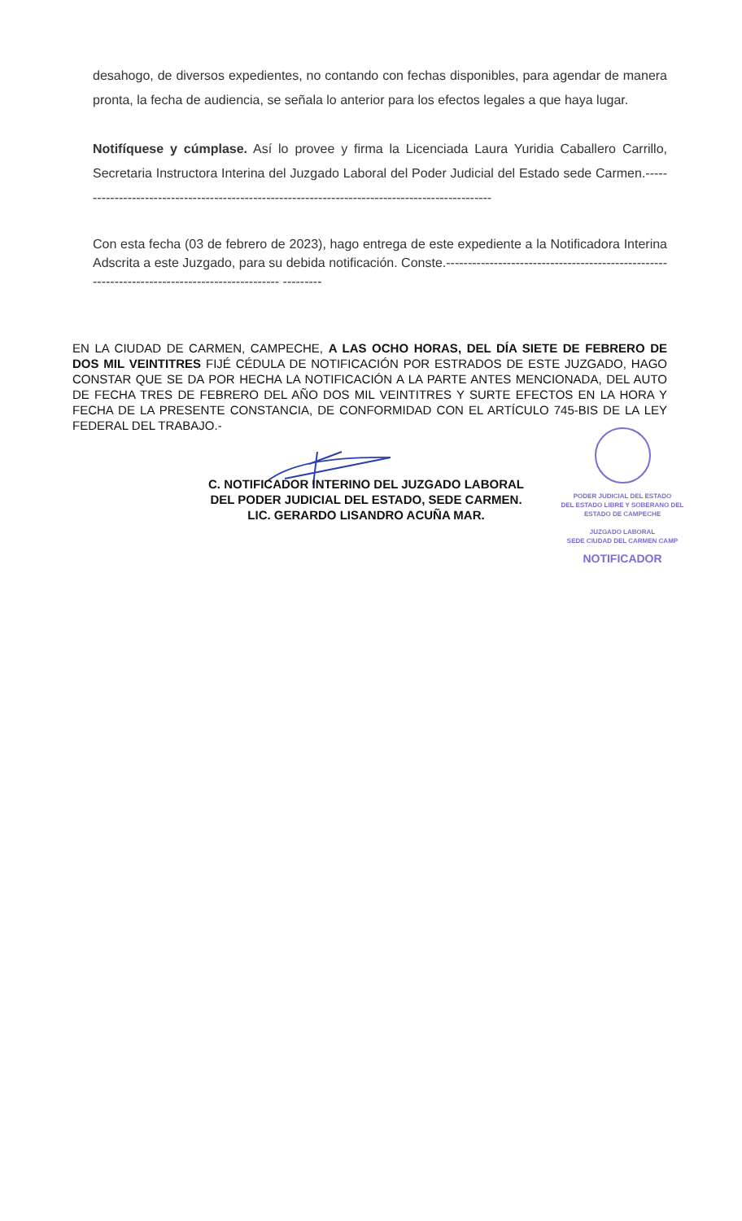desahogo, de diversos expedientes, no contando con fechas disponibles, para agendar de manera pronta, la fecha de audiencia, se señala lo anterior para los efectos legales a que haya lugar.
Notifíquese y cúmplase. Así lo provee y firma la Licenciada Laura Yuridia Caballero Carrillo, Secretaria Instructora Interina del Juzgado Laboral del Poder Judicial del Estado sede Carmen.-------------------------------------------------------------------------------------------------
Con esta fecha (03 de febrero de 2023), hago entrega de este expediente a la Notificadora Interina Adscrita a este Juzgado, para su debida notificación. Conste.---------------------------------------------------------------------------------------------- ---------
EN LA CIUDAD DE CARMEN, CAMPECHE, A LAS OCHO HORAS, DEL DÍA SIETE DE FEBRERO DE DOS MIL VEINTITRES FIJÉ CÉDULA DE NOTIFICACIÓN POR ESTRADOS DE ESTE JUZGADO, HAGO CONSTAR QUE SE DA POR HECHA LA NOTIFICACIÓN A LA PARTE ANTES MENCIONADA, DEL AUTO DE FECHA TRES DE FEBRERO DEL AÑO DOS MIL VEINTITRES Y SURTE EFECTOS EN LA HORA Y FECHA DE LA PRESENTE CONSTANCIA, DE CONFORMIDAD CON EL ARTÍCULO 745-BIS DE LA LEY FEDERAL DEL TRABAJO.-
C. NOTIFICADOR INTERINO DEL JUZGADO LABORAL
DEL PODER JUDICIAL DEL ESTADO, SEDE CARMEN.
LIC. GERARDO LISANDRO ACUÑA MAR.
PODER JUDICIAL DEL ESTADO
DEL ESTADO LIBRE Y SOBERANO DEL
ESTADO DE CAMPECHE
JUZGADO LABORAL
SEDE CIUDAD DEL CARMEN CAMP
NOTIFICADOR